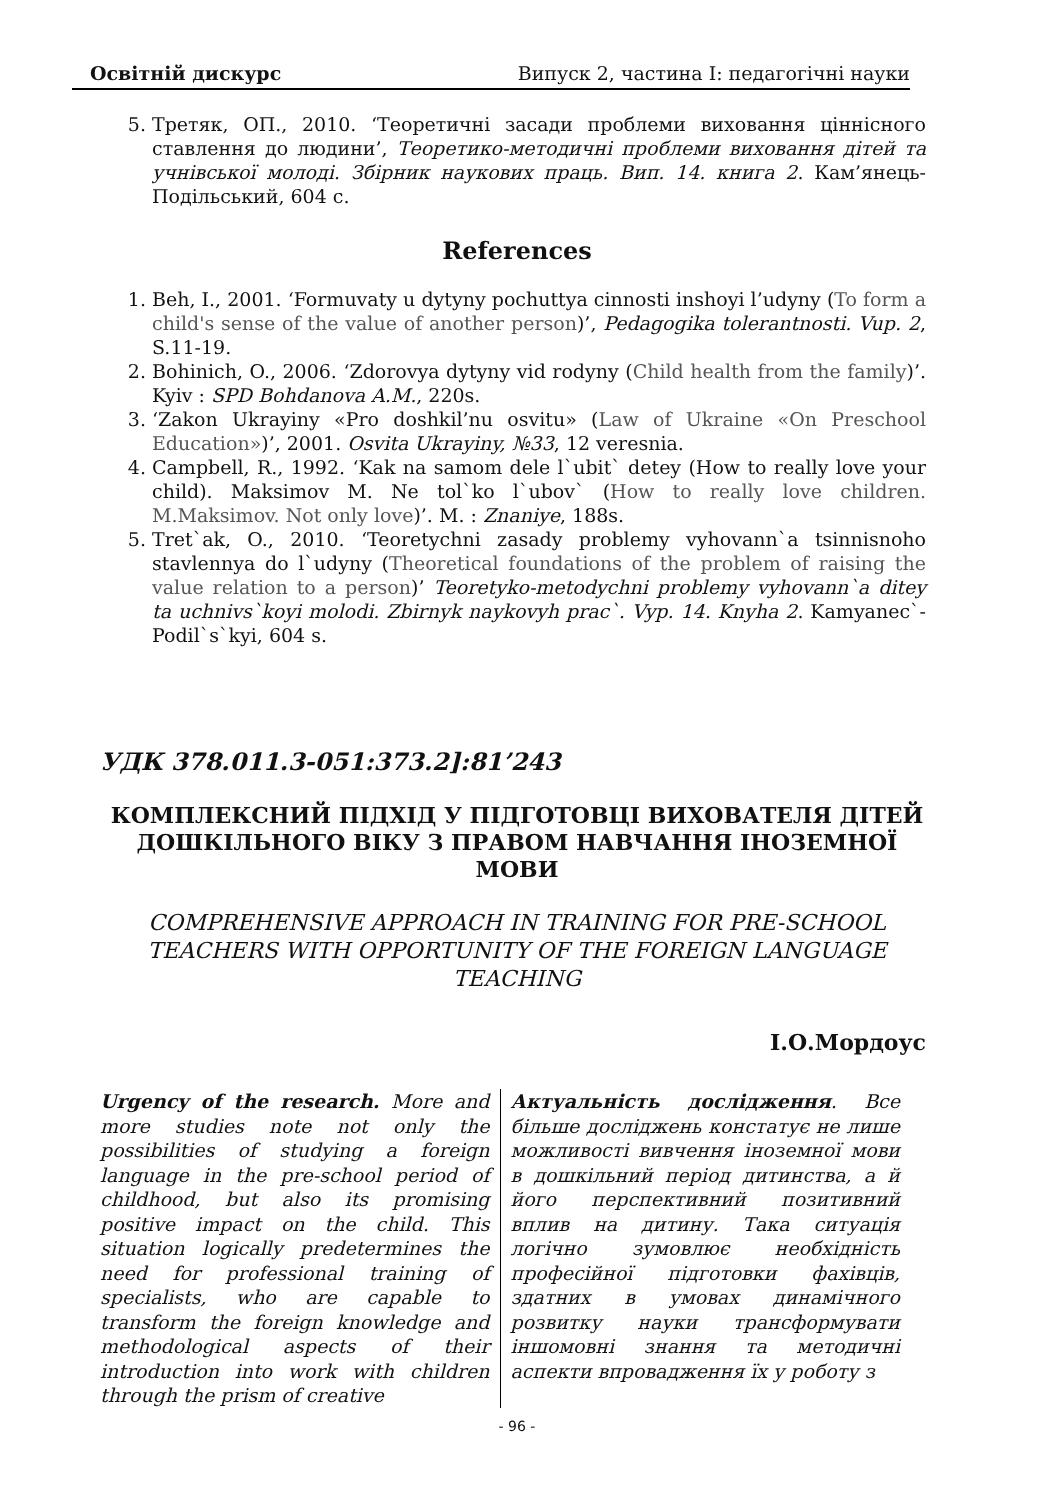Освітній дискурс Випуск 2, частина І: педагогічні науки
5. Третяк, ОП., 2010. ‘Теоретичні засади проблеми виховання ціннісного ставлення до людини’, Теоретико-методичні проблеми виховання дітей та учнівської молоді. Збірник наукових праць. Вип. 14. книга 2. Кам’янець-Подільський, 604 с.
References
1. Beh, I., 2001. ‘Formuvaty u dytyny pochuttya cinnosti inshoyi l’udyny (To form a child's sense of the value of another person)’, Pedagogika tolerantnosti. Vup. 2, S.11-19.
2. Bohinich, O., 2006. ‘Zdorovya dytyny vid rodyny (Child health from the family)’. Kyiv : SPD Bohdanova A.M., 220s.
3. ‘Zakon Ukrayiny «Pro doshkil’nu osvitu» (Law of Ukraine «On Preschool Education»)’, 2001. Osvita Ukrayiny, №33, 12 veresnia.
4. Campbell, R., 1992. ‘Kak na samom dele l`ubit` detey (How to really love your child). Maksimov M. Ne tol`ko l`ubov` (How to really love children. M.Maksimov. Not only love)’. M. : Znaniye, 188s.
5. Tret`ak, O., 2010. ‘Teoretychni zasady problemy vyhovann`a tsinnisnoho stavlennya do l`udyny (Theoretical foundations of the problem of raising the value relation to a person)’ Teoretyko-metodychni problemy vyhovann`a ditey ta uchnivs`koyi molodi. Zbirnyk naykovyh prac`. Vyp. 14. Knyha 2. Kamyanec`-Podil`s`kyi, 604 s.
УДК 378.011.3-051:373.2]:81’243
КОМПЛЕКСНИЙ ПІДХІД У ПІДГОТОВЦІ ВИХОВАТЕЛЯ ДІТЕЙ ДОШКІЛЬНОГО ВІКУ З ПРАВОМ НАВЧАННЯ ІНОЗЕМНОЇ МОВИ
COMPREHENSIVE APPROACH IN TRAINING FOR PRE-SCHOOL TEACHERS WITH OPPORTUNITY OF THE FOREIGN LANGUAGE TEACHING
І.О.Мордоус
Urgency of the research. More and more studies note not only the possibilities of studying a foreign language in the pre-school period of childhood, but also its promising positive impact on the child. This situation logically predetermines the need for professional training of specialists, who are capable to transform the foreign knowledge and methodological aspects of their introduction into work with children through the prism of creative
Актуальність дослідження. Все більше досліджень констатує не лише можливості вивчення іноземної мови в дошкільний період дитинства, а й його перспективний позитивний вплив на дитину. Така ситуація логічно зумовлює необхідність професійної підготовки фахівців, здатних в умовах динамічного розвитку науки трансформувати іншомовні знання та методичні аспекти впровадження їх у роботу з
- 96 -